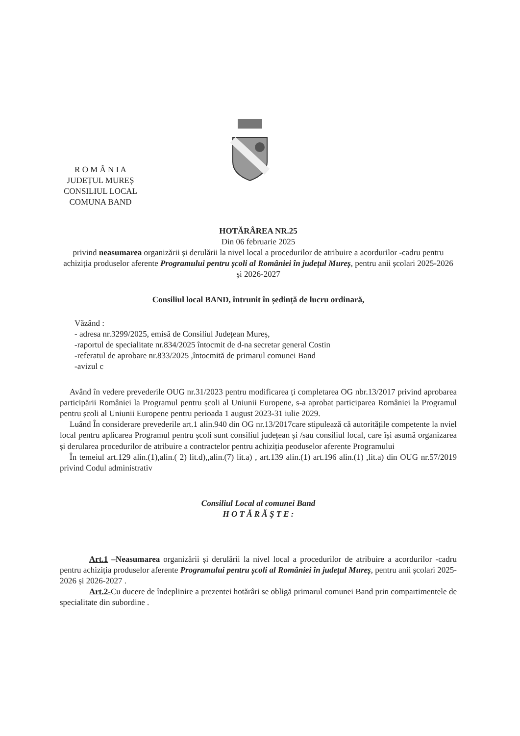R O M Â N I A
JUDEȚUL MUREȘ
CONSILIUL LOCAL
COMUNA BAND
HOTĂRÂREA NR.25
Din 06 februarie 2025
privind neasumarea organizării și derulării la nivel local a procedurilor de atribuire a acordurilor -cadru pentru achiziția produselor aferente Programului pentru școli al României în județul Mureș, pentru anii școlari 2025-2026 și 2026-2027
Consiliul local BAND, întrunit în ședință de lucru ordinară,
Văzând :
- adresa nr.3299/2025, emisă de Consiliul Județean Mureș,
-raportul de specialitate nr.834/2025 întocmit de d-na secretar general Costin
-referatul de aprobare nr.833/2025 ,întocmită de primarul comunei Band
-avizul c
Având în vedere prevederile OUG nr.31/2023 pentru modificarea ți completarea OG nbr.13/2017 privind aprobarea participării României la Programul pentru școli al Uniunii Europene, s-a aprobat participarea României la Programul pentru școli al Uniunii Europene pentru perioada 1 august 2023-31 iulie 2029.
Luând În considerare prevederile art.1 alin.940 din OG nr.13/2017care stipulează că autoritățile competente la nviel local pentru aplicarea Programul pentru școli sunt consiliul județean și /sau consiliul local, care își asumă organizarea și derularea procedurilor de atribuire a contractelor pentru achiziția peoduselor aferente Programului
În temeiul art.129 alin.(1),alin.( 2) lit.d),,alin.(7) lit.a) , art.139 alin.(1) art.196 alin.(1) ,lit.a) din OUG nr.57/2019 privind Codul administrativ
Consiliul Local al comunei Band
H O T Ă R Ă Ş T E :
Art.1 –Neasumarea organizării și derulării la nivel local a procedurilor de atribuire a acordurilor -cadru pentru achiziția produselor aferente Programului pentru școli al României în județul Mureș, pentru anii școlari 2025-2026 și 2026-2027 .
Art.2-Cu ducere de îndeplinire a prezentei hotărâri se obligă primarul comunei Band prin compartimentele de specialitate din subordine .